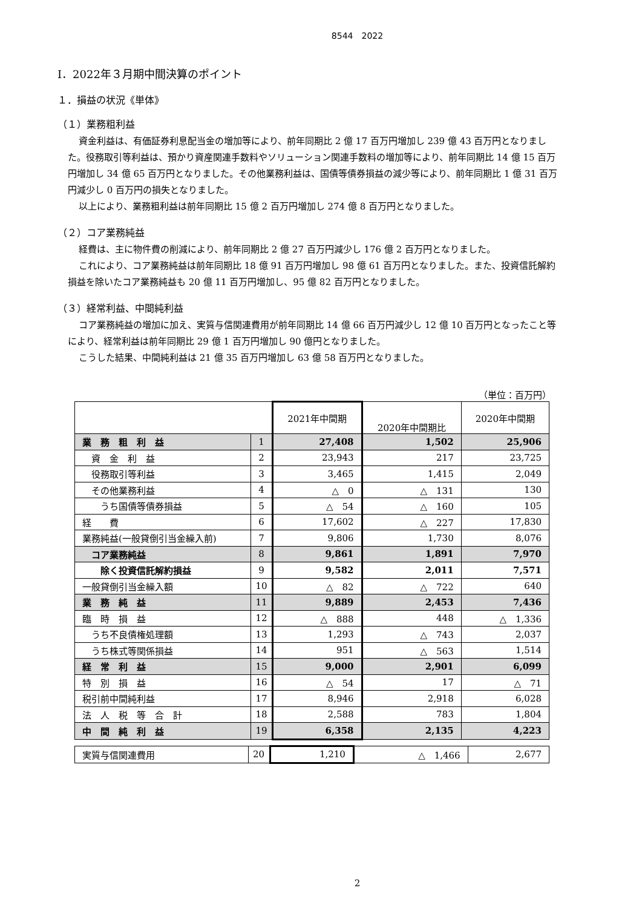8544　2022
Ⅰ．2022年３月期中間決算のポイント
１．損益の状況《単体》
（１）業務粗利益
資金利益は、有価証券利息配当金の増加等により、前年同期比 2 億 17 百万円増加し 239 億 43 百万円となりました。役務取引等利益は、預かり資産関連手数料やソリューション関連手数料の増加等により、前年同期比 14 億 15 百万円増加し 34 億 65 百万円となりました。その他業務利益は、国債等債券損益の減少等により、前年同期比 1 億 31 百万円減少し 0 百万円の損失となりました。
以上により、業務粗利益は前年同期比 15 億 2 百万円増加し 274 億 8 百万円となりました。
（２）コア業務純益
経費は、主に物件費の削減により、前年同期比 2 億 27 百万円減少し 176 億 2 百万円となりました。
これにより、コア業務純益は前年同期比 18 億 91 百万円増加し 98 億 61 百万円となりました。また、投資信託解約損益を除いたコア業務純益も 20 億 11 百万円増加し、95 億 82 百万円となりました。
（３）経常利益、中間純利益
コア業務純益の増加に加え、実質与信関連費用が前年同期比 14 億 66 百万円減少し 12 億 10 百万円となったこと等により、経常利益は前年同期比 29 億 1 百万円増加し 90 億円となりました。
こうした結果、中間純利益は 21 億 35 百万円増加し 63 億 58 百万円となりました。
（単位：百万円）
| | | 2021年中間期 | 2020年中間期比 | 2020年中間期 |
| --- | --- | --- | --- | --- |
| 業 務 粗 利 益 | 1 | 27,408 | 1,502 | 25,906 |
| 資 金 利 益 | 2 | 23,943 | 217 | 23,725 |
| 役務取引等利益 | 3 | 3,465 | 1,415 | 2,049 |
| その他業務利益 | 4 | △ 0 | △ 131 | 130 |
| うち国債等債券損益 | 5 | △ 54 | △ 160 | 105 |
| 経 費 | 6 | 17,602 | △ 227 | 17,830 |
| 業務純益(一般貸倒引当金繰入前) | 7 | 9,806 | 1,730 | 8,076 |
| コア業務純益 | 8 | 9,861 | 1,891 | 7,970 |
| 除く投資信託解約損益 | 9 | 9,582 | 2,011 | 7,571 |
| 一般貸倒引当金繰入額 | 10 | △ 82 | △ 722 | 640 |
| 業 務 純 益 | 11 | 9,889 | 2,453 | 7,436 |
| 臨 時 損 益 | 12 | △ 888 | 448 | △ 1,336 |
| うち不良債権処理額 | 13 | 1,293 | △ 743 | 2,037 |
| うち株式等関係損益 | 14 | 951 | △ 563 | 1,514 |
| 経 常 利 益 | 15 | 9,000 | 2,901 | 6,099 |
| 特 別 損 益 | 16 | △ 54 | 17 | △ 71 |
| 税引前中間純利益 | 17 | 8,946 | 2,918 | 6,028 |
| 法 人 税 等 合 計 | 18 | 2,588 | 783 | 1,804 |
| 中 間 純 利 益 | 19 | 6,358 | 2,135 | 4,223 |
| 実質与信関連費用 | 20 | 1,210 | △ 1,466 | 2,677 |
2